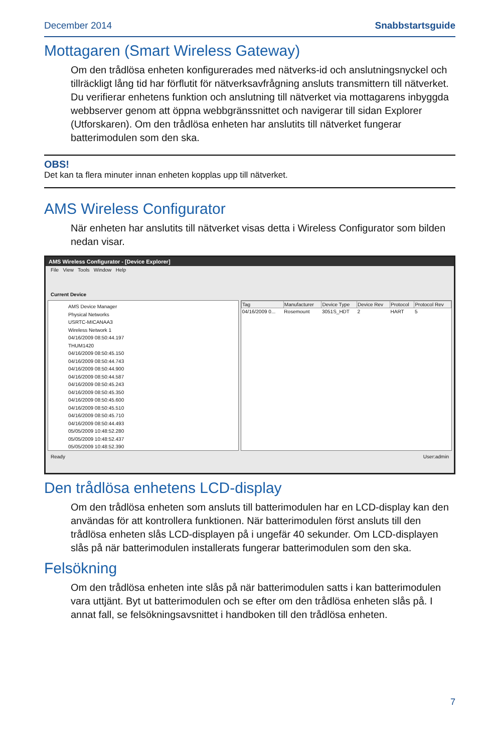December 2014 Snabbstartsguide
Mottagaren (Smart Wireless Gateway)
Om den trådlösa enheten konfigurerades med nätverks-id och anslutningsnyckel och tillräckligt lång tid har förflutit för nätverksavfrågning ansluts transmittern till nätverket. Du verifierar enhetens funktion och anslutning till nätverket via mottagarens inbyggda webbserver genom att öppna webbgränssnittet och navigerar till sidan Explorer (Utforskaren). Om den trådlösa enheten har anslutits till nätverket fungerar batterimodulen som den ska.
OBS!
Det kan ta flera minuter innan enheten kopplas upp till nätverket.
AMS Wireless Configurator
När enheten har anslutits till nätverket visas detta i Wireless Configurator som bilden nedan visar.
AMS Wireless Configurator - [Device Explorer]
File View Tools Window Help
Current Device
AMS Device Manager
Physical Networks
USRTC-MICANAA3
Wireless Network 1
04/16/2009 08:50:44.197
THUM1420
04/16/2009 08:50:45.150
04/16/2009 08:50:44.743
04/16/2009 08:50:44.900
04/16/2009 08:50:44.587
04/16/2009 08:50:45.243
04/16/2009 08:50:45.350
04/16/2009 08:50:45.600
04/16/2009 08:50:45.510
04/16/2009 08:50:45.710
04/16/2009 08:50:44.493
05/05/2009 10:48:52.280
05/05/2009 10:48:52.437
05/05/2009 10:48:52.390
| Tag | Manufacturer | Device Type | Device Rev | Protocol | Protocol Rev |
| --- | --- | --- | --- | --- | --- |
| 04/16/2009 0... | Rosemount | 3051S_HDT | 2 | HART | 5 |
Ready User:admin
Den trådlösa enhetens LCD-display
Om den trådlösa enheten som ansluts till batterimodulen har en LCD-display kan den användas för att kontrollera funktionen. När batterimodulen först ansluts till den trådlösa enheten slås LCD-displayen på i ungefär 40 sekunder. Om LCD-displayen slås på när batterimodulen installerats fungerar batterimodulen som den ska.
Felsökning
Om den trådlösa enheten inte slås på när batterimodulen satts i kan batterimodulen vara uttjänt. Byt ut batterimodulen och se efter om den trådlösa enheten slås på. I annat fall, se felsökningsavsnittet i handboken till den trådlösa enheten.
7